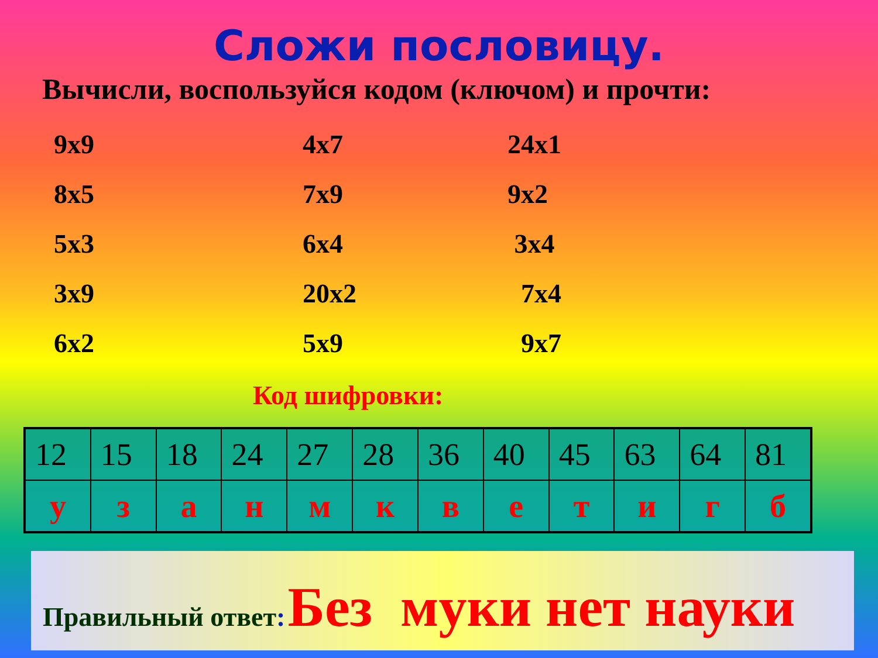Сложи пословицу.
Вычисли, воспользуйся кодом (ключом) и прочти:
9х9
4х7
24х1
8х5
7х9
9х2
5х3
6х4
3х4
3х9
20х2
7х4
6х2
5х9
9х7
Код шифровки:
| 12 | 15 | 18 | 24 | 27 | 28 | 36 | 40 | 45 | 63 | 64 | 81 |
| у | з | а | н | м | к | в | е | т | и | г | б |
Правильный ответ: Без муки нет науки